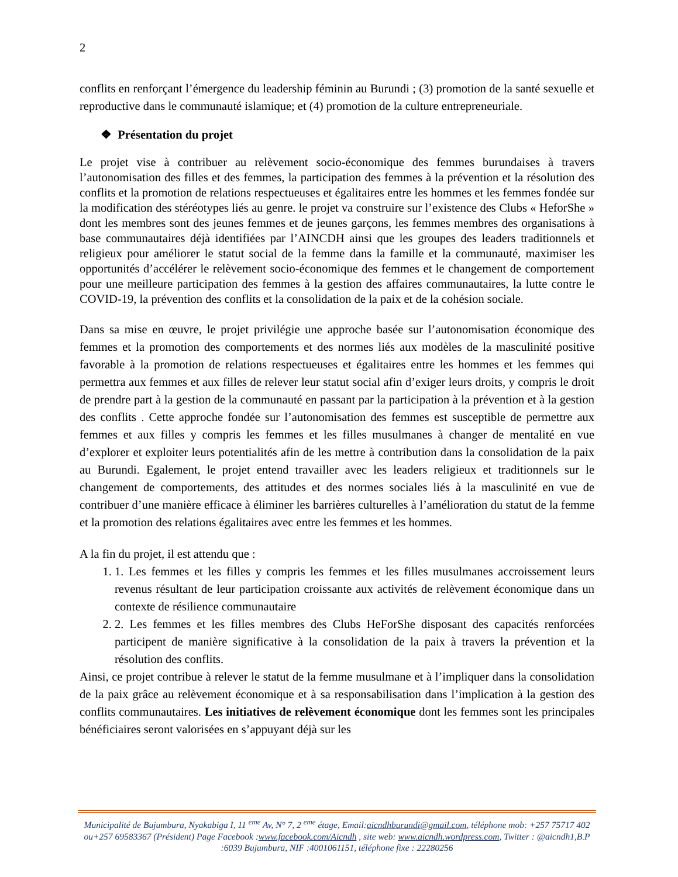2
conflits en renforçant l’émergence du leadership féminin au Burundi ; (3) promotion de la santé sexuelle et reproductive dans le communauté islamique; et (4) promotion de la culture entrepreneuriale.
❖ Présentation du projet
Le projet vise à contribuer au relèvement socio-économique des femmes burundaises à travers l’autonomisation des filles et des femmes, la participation des femmes à la prévention et la résolution des conflits et la promotion de relations respectueuses et égalitaires entre les hommes et les femmes fondée sur la modification des stéréotypes liés au genre. le projet va construire sur l’existence des Clubs « HeforShe » dont les membres sont des jeunes femmes et de jeunes garçons, les femmes membres des organisations à base communautaires déjà identifiées par l’AINCDH ainsi que les groupes des leaders traditionnels et religieux pour améliorer le statut social de la femme dans la famille et la communauté, maximiser les opportunités d’accélérer le relèvement socio-économique des femmes et le changement de comportement pour une meilleure participation des femmes à la gestion des affaires communautaires, la lutte contre le COVID-19, la prévention des conflits et la consolidation de la paix et de la cohésion sociale.
Dans sa mise en œuvre, le projet privilégie une approche basée sur l’autonomisation économique des femmes et la promotion des comportements et des normes liés aux modèles de la masculinité positive favorable à la promotion de relations respectueuses et égalitaires entre les hommes et les femmes qui permettra aux femmes et aux filles de relever leur statut social afin d’exiger leurs droits, y compris le droit de prendre part à la gestion de la communauté en passant par la participation à la prévention et à la gestion des conflits . Cette approche fondée sur l’autonomisation des femmes est susceptible de permettre aux femmes et aux filles y compris les femmes et les filles musulmanes à changer de mentalité en vue d’explorer et exploiter leurs potentialités afin de les mettre à contribution dans la consolidation de la paix au Burundi. Egalement, le projet entend travailler avec les leaders religieux et traditionnels sur le changement de comportements, des attitudes et des normes sociales liés à la masculinité en vue de contribuer d’une manière efficace à éliminer les barrières culturelles à l’amélioration du statut de la femme et la promotion des relations égalitaires avec entre les femmes et les hommes.
A la fin du projet, il est attendu que :
1. 1. Les femmes et les filles y compris les femmes et les filles musulmanes accroissement leurs revenus résultant de leur participation croissante aux activités de relèvement économique dans un contexte de résilience communautaire
2. 2. Les femmes et les filles membres des Clubs HeForShe disposant des capacités renforcées participent de manière significative à la consolidation de la paix à travers la prévention et la résolution des conflits.
Ainsi, ce projet contribue à relever le statut de la femme musulmane et à l’impliquer dans la consolidation de la paix grâce au relèvement économique et à sa responsabilisation dans l’implication à la gestion des conflits communautaires. Les initiatives de relèvement économique dont les femmes sont les principales bénéficiaires seront valorisées en s’appuyant déjà sur les
Municipalité de Bujumbura, Nyakabiga I, 11 <sup>eme</sup> Av, N° 7, 2 <sup>eme</sup> étage, Email:aicndhburundi@gmail.com, téléphone mob: +257 75717 402 ou+257 69583367 (Président) Page Facebook :www.facebook.com/Aicndh , site web: www.aicndh.wordpress.com, Twitter : @aicndh1,B.P :6039 Bujumbura, NIF :4001061151, téléphone fixe : 22280256